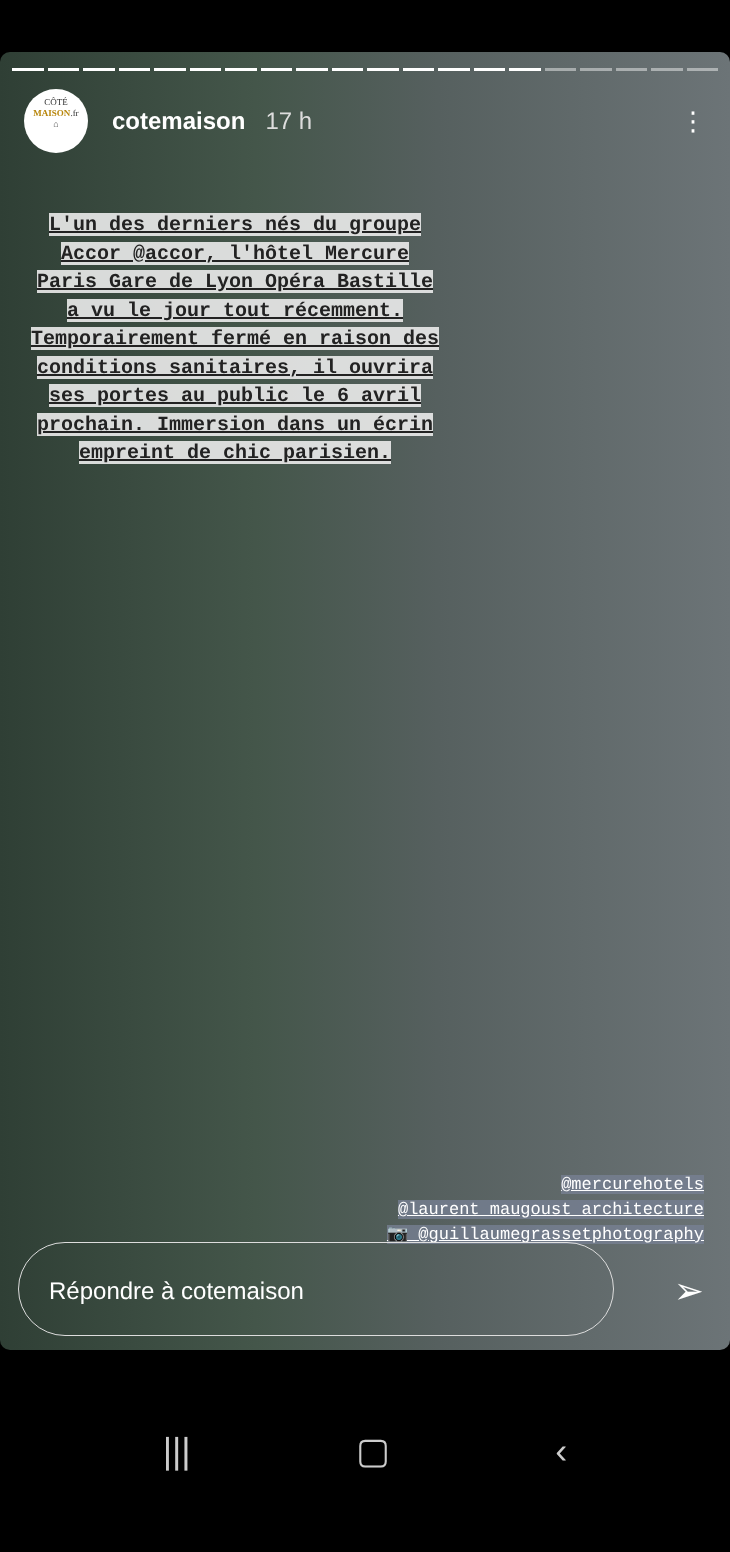CÔTÉ
MAISON.fr
⌂
cotemaison 17 h ⋮
L'un des derniers nés du groupe Accor @accor, l'hôtel Mercure Paris Gare de Lyon Opéra Bastille a vu le jour tout récemment. Temporairement fermé en raison des conditions sanitaires, il ouvrira ses portes au public le 6 avril prochain. Immersion dans un écrin empreint de chic parisien.
@mercurehotels
@laurent_maugoust_architecture
📷 @guillaumegrassetphotography
Répondre à cotemaison
➢
||| ▢ ‹